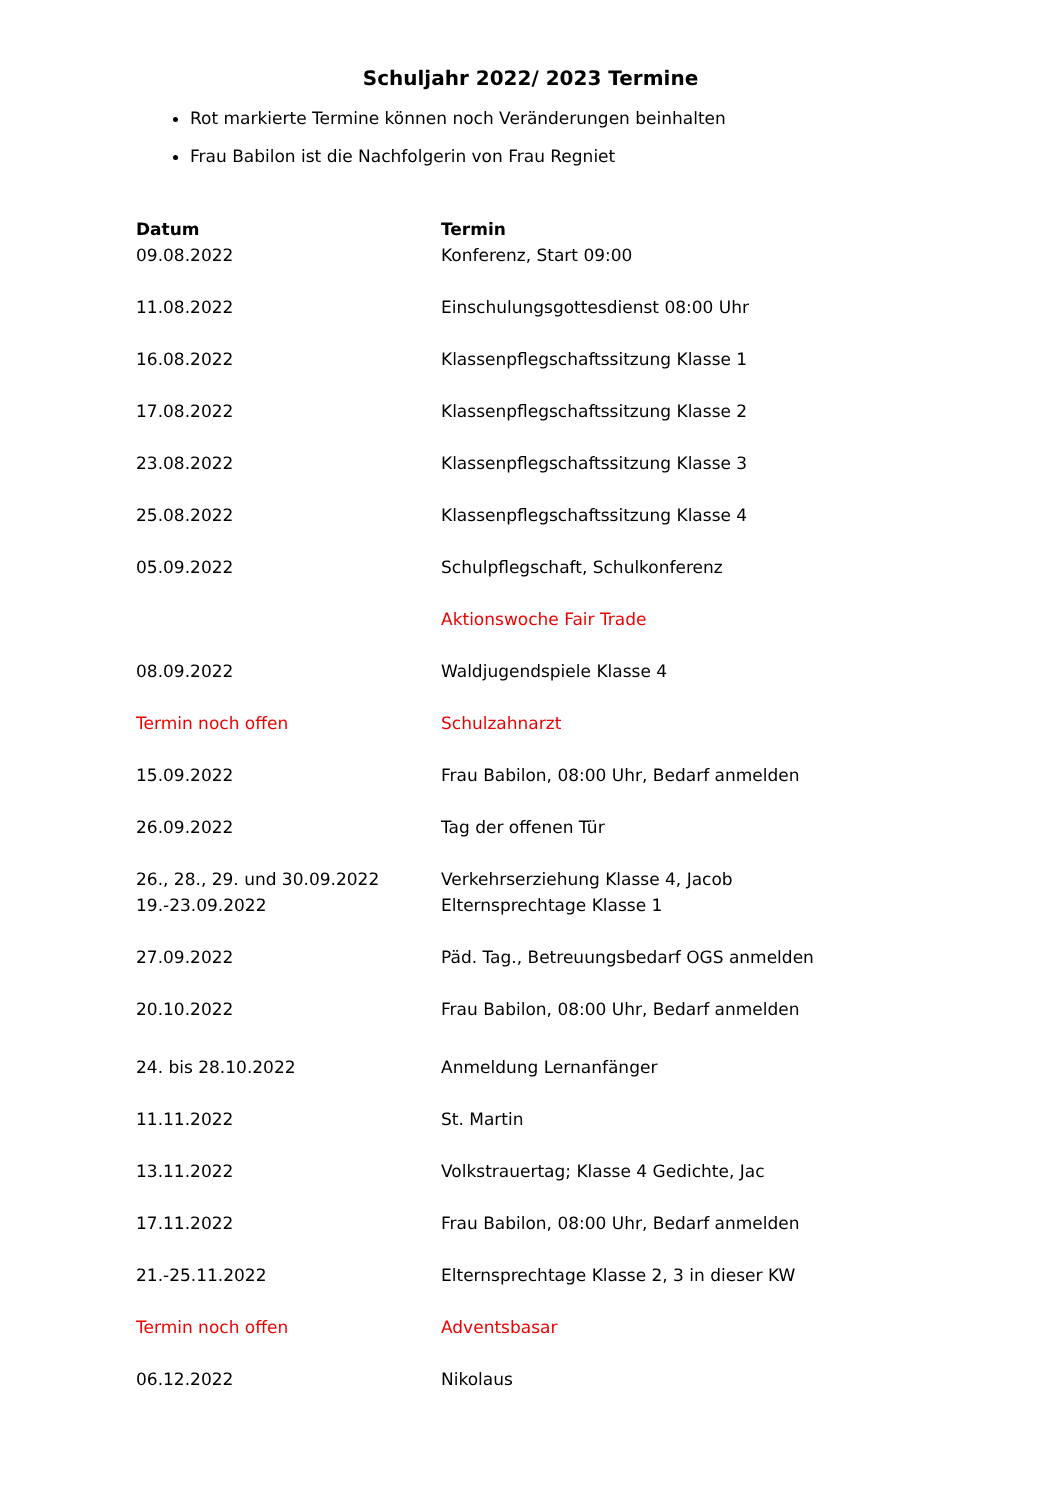Schuljahr 2022/ 2023 Termine
Rot markierte Termine können noch Veränderungen beinhalten
Frau Babilon ist die Nachfolgerin von Frau Regniet
| Datum | Termin |
| --- | --- |
| 09.08.2022 | Konferenz, Start 09:00 |
| 11.08.2022 | Einschulungsgottesdienst 08:00 Uhr |
| 16.08.2022 | Klassenpflegschaftssitzung Klasse 1 |
| 17.08.2022 | Klassenpflegschaftssitzung Klasse 2 |
| 23.08.2022 | Klassenpflegschaftssitzung Klasse 3 |
| 25.08.2022 | Klassenpflegschaftssitzung Klasse 4 |
| 05.09.2022 | Schulpflegschaft, Schulkonferenz |
| | Aktionswoche Fair Trade |
| 08.09.2022 | Waldjugendspiele Klasse 4 |
| Termin noch offen | Schulzahnarzt |
| 15.09.2022 | Frau Babilon, 08:00 Uhr, Bedarf anmelden |
| 26.09.2022 | Tag der offenen Tür |
| 26., 28., 29. und 30.09.2022 | Verkehrserziehung Klasse 4, Jacob |
| 19.-23.09.2022 | Elternsprechtage Klasse 1 |
| 27.09.2022 | Päd. Tag., Betreuungsbedarf OGS anmelden |
| 20.10.2022 | Frau Babilon, 08:00 Uhr, Bedarf anmelden |
| 24. bis 28.10.2022 | Anmeldung Lernanfänger |
| 11.11.2022 | St. Martin |
| 13.11.2022 | Volkstrauertag; Klasse 4 Gedichte, Jac |
| 17.11.2022 | Frau Babilon, 08:00 Uhr, Bedarf anmelden |
| 21.-25.11.2022 | Elternsprechtage Klasse 2, 3 in dieser KW |
| Termin noch offen | Adventsbasar |
| 06.12.2022 | Nikolaus |